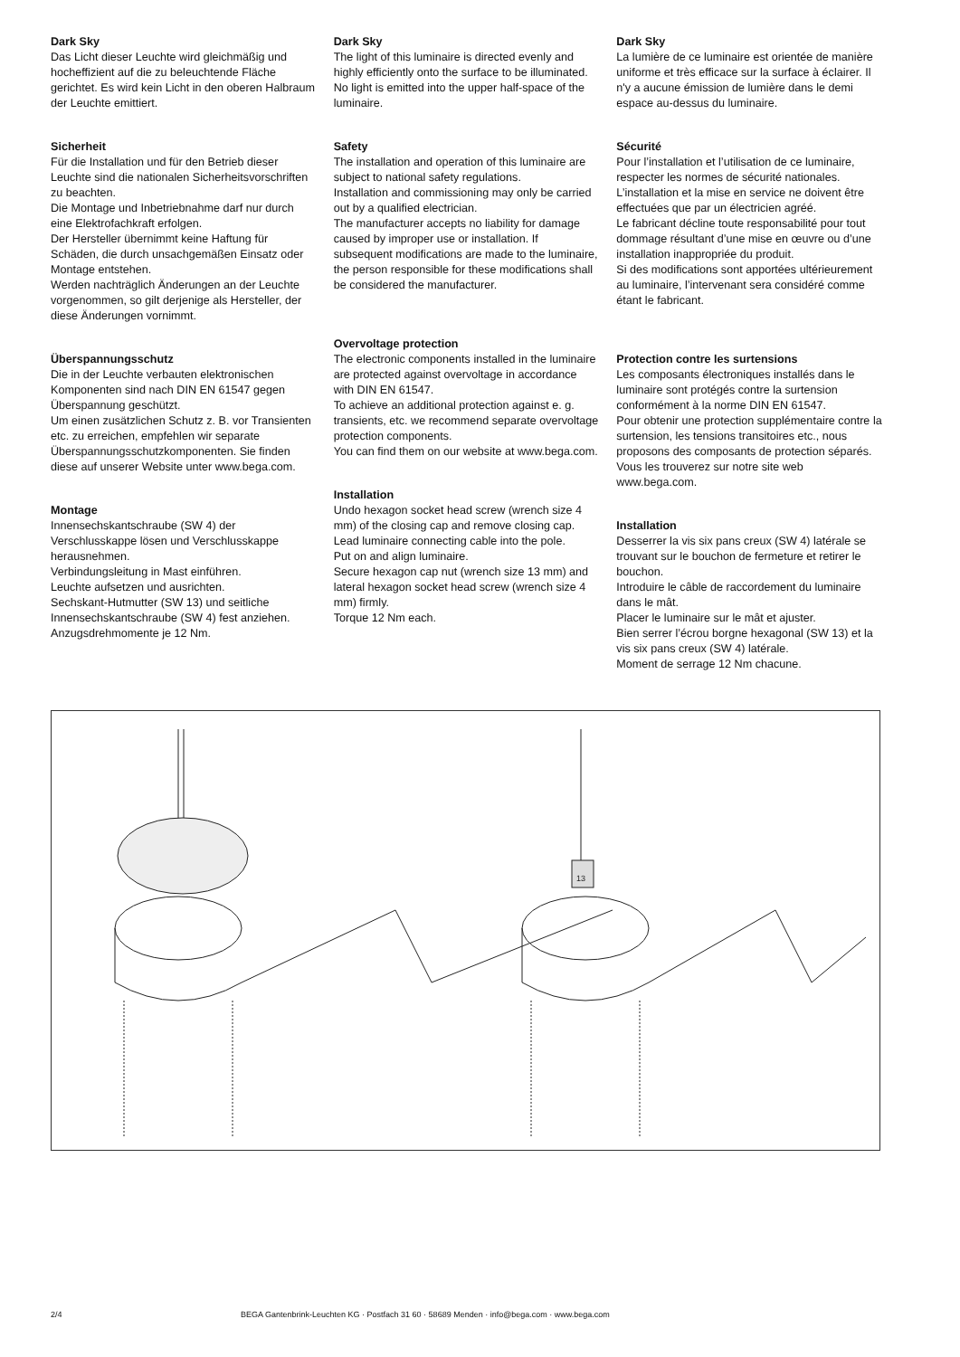Dark Sky
Das Licht dieser Leuchte wird gleichmäßig und hocheffizient auf die zu beleuchtende Fläche gerichtet. Es wird kein Licht in den oberen Halbraum der Leuchte emittiert.
Sicherheit
Für die Installation und für den Betrieb dieser Leuchte sind die nationalen Sicherheitsvorschriften zu beachten.
Die Montage und Inbetriebnahme darf nur durch eine Elektrofachkraft erfolgen.
Der Hersteller übernimmt keine Haftung für Schäden, die durch unsachgemäßen Einsatz oder Montage entstehen.
Werden nachträglich Änderungen an der Leuchte vorgenommen, so gilt derjenige als Hersteller, der diese Änderungen vornimmt.
Überspannungsschutz
Die in der Leuchte verbauten elektronischen Komponenten sind nach DIN EN 61547 gegen Überspannung geschützt.
Um einen zusätzlichen Schutz z. B. vor Transienten etc. zu erreichen, empfehlen wir separate Überspannungsschutzkomponenten. Sie finden diese auf unserer Website unter www.bega.com.
Montage
Innensechskantschraube (SW 4) der Verschlusskappe lösen und Verschlusskappe herausnehmen.
Verbindungsleitung in Mast einführen.
Leuchte aufsetzen und ausrichten.
Sechskant-Hutmutter (SW 13) und seitliche Innensechskantschraube (SW 4) fest anziehen. Anzugsdrehmomente je 12 Nm.
Dark Sky
The light of this luminaire is directed evenly and highly efficiently onto the surface to be illuminated. No light is emitted into the upper half-space of the luminaire.
Safety
The installation and operation of this luminaire are subject to national safety regulations.
Installation and commissioning may only be carried out by a qualified electrician.
The manufacturer accepts no liability for damage caused by improper use or installation. If subsequent modifications are made to the luminaire, the person responsible for these modifications shall be considered the manufacturer.
Overvoltage protection
The electronic components installed in the luminaire are protected against overvoltage in accordance with DIN EN 61547.
To achieve an additional protection against e. g. transients, etc. we recommend separate overvoltage protection components.
You can find them on our website at www.bega.com.
Installation
Undo hexagon socket head screw (wrench size 4 mm) of the closing cap and remove closing cap.
Lead luminaire connecting cable into the pole.
Put on and align luminaire.
Secure hexagon cap nut (wrench size 13 mm) and lateral hexagon socket head screw (wrench size 4 mm) firmly.
Torque 12 Nm each.
Dark Sky
La lumière de ce luminaire est orientée de manière uniforme et très efficace sur la surface à éclairer. Il n'y a aucune émission de lumière dans le demi espace au-dessus du luminaire.
Sécurité
Pour l’installation et l’utilisation de ce luminaire, respecter les normes de sécurité nationales.
L’installation et la mise en service ne doivent être effectuées que par un électricien agréé.
Le fabricant décline toute responsabilité pour tout dommage résultant d’une mise en œuvre ou d’une installation inappropriée du produit.
Si des modifications sont apportées ultérieurement au luminaire, l’intervenant sera considéré comme étant le fabricant.
Protection contre les surtensions
Les composants électroniques installés dans le luminaire sont protégés contre la surtension conformément à la norme DIN EN 61547.
Pour obtenir une protection supplémentaire contre la surtension, les tensions transitoires etc., nous proposons des composants de protection séparés. Vous les trouverez sur notre site web www.bega.com.
Installation
Desserrer la vis six pans creux (SW 4) latérale se trouvant sur le bouchon de fermeture et retirer le bouchon.
Introduire le câble de raccordement du luminaire dans le mât.
Placer le luminaire sur le mât et ajuster.
Bien serrer l’écrou borgne hexagonal (SW 13) et la vis six pans creux (SW 4) latérale.
Moment de serrage 12 Nm chacune.
13
2/4 BEGA Gantenbrink-Leuchten KG · Postfach 31 60 · 58689 Menden · info@bega.com · www.bega.com